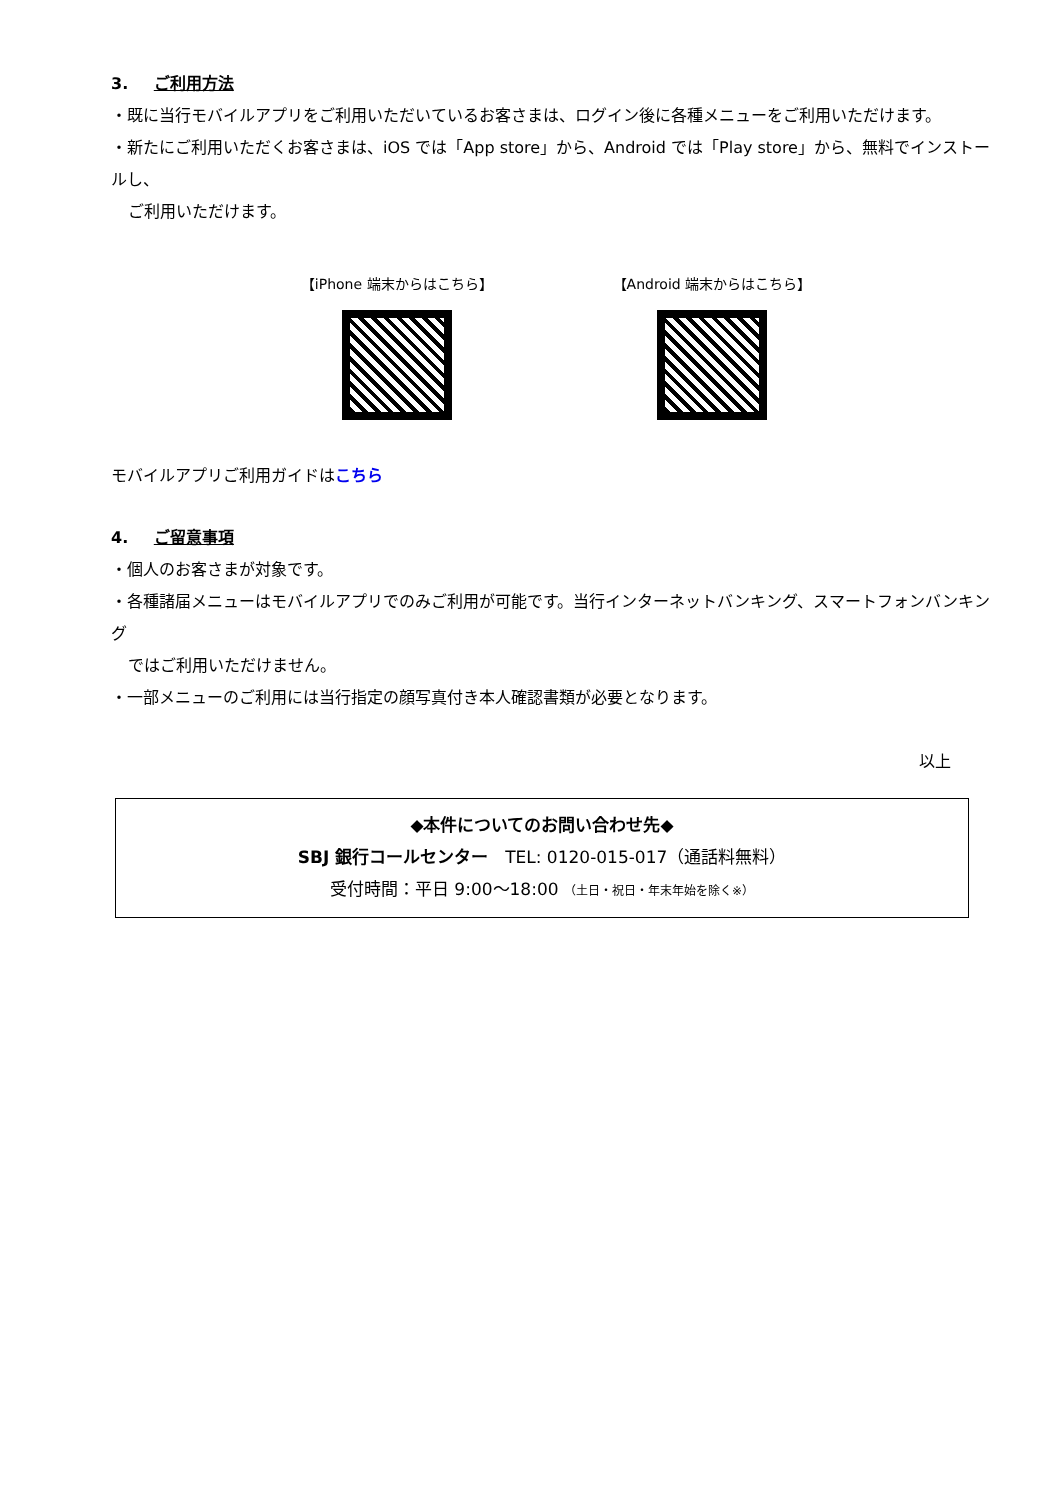3. ご利用方法
・既に当行モバイルアプリをご利用いただいているお客さまは、ログイン後に各種メニューをご利用いただけます。
・新たにご利用いただくお客さまは、iOS では「App store」から、Android では「Play store」から、無料でインストールし、
ご利用いただけます。
【iPhone 端末からはこちら】 【Android 端末からはこちら】
モバイルアプリご利用ガイドはこちら
4. ご留意事項
・個人のお客さまが対象です。
・各種諸届メニューはモバイルアプリでのみご利用が可能です。当行インターネットバンキング、スマートフォンバンキング
ではご利用いただけません。
・一部メニューのご利用には当行指定の顔写真付き本人確認書類が必要となります。
以上
◆本件についてのお問い合わせ先◆
SBJ 銀行コールセンター　TEL: 0120-015-017（通話料無料）
受付時間：平日 9:00～18:00 （土日・祝日・年末年始を除く※）